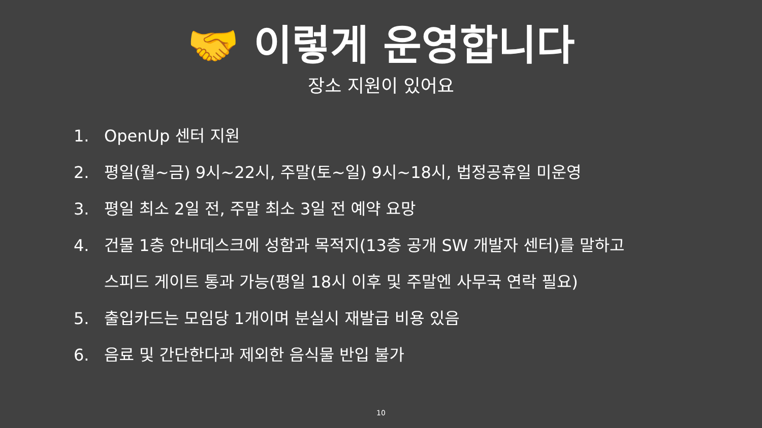🤝 이렇게 운영합니다
장소 지원이 있어요
1. OpenUp 센터 지원
2. 평일(월~금) 9시~22시, 주말(토~일) 9시~18시, 법정공휴일 미운영
3. 평일 최소 2일 전, 주말 최소 3일 전 예약 요망
4. 건물 1층 안내데스크에 성함과 목적지(13층 공개 SW 개발자 센터)를 말하고
스피드 게이트 통과 가능(평일 18시 이후 및 주말엔 사무국 연락 필요)
5. 출입카드는 모임당 1개이며 분실시 재발급 비용 있음
6. 음료 및 간단한다과 제외한 음식물 반입 불가
10